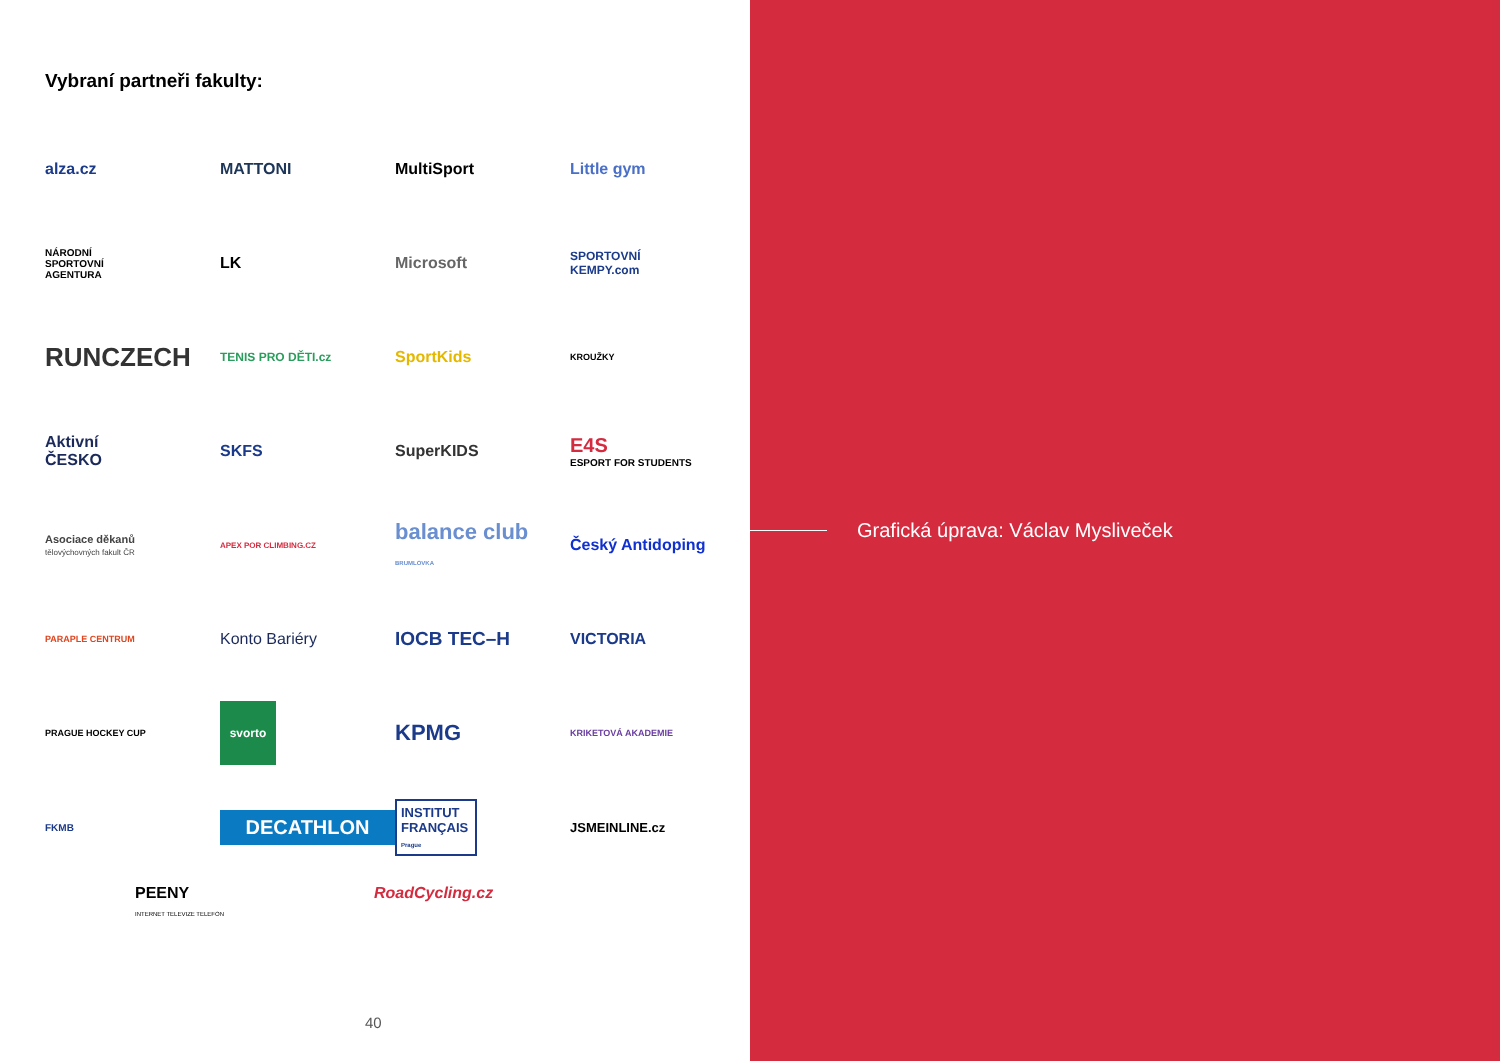Vybraní partneři fakulty:
alza.cz
MATTONI
MultiSport
Little gym
NÁRODNÍ
SPORTOVNÍ
AGENTURA
LK
Microsoft
SPORTOVNÍ
KEMPY.com
RUNCZECH
TENIS PRO DĚTI.cz
SportKids
KROUŽKY
Aktivní
ČESKO
SKFS
SuperKIDS
E4S
ESPORT FOR STUDENTS
Asociace děkanů
tělovýchovných fakult ČR
APEX POR CLIMBING.CZ
balance club
BRUMLOVKA
Český Antidoping
PARAPLE CENTRUM
Konto Bariéry
IOCB TEC–H
VICTORIA
PRAGUE HOCKEY CUP
svorto
KPMG
KRIKETOVÁ AKADEMIE
FKMB
DECATHLON
INSTITUT FRANÇAIS
Prague
JSMEINLINE.cz
PEENY
INTERNET TELEVIZE TELEFON
RoadCycling.cz
40
Grafická úprava: Václav Mysliveček